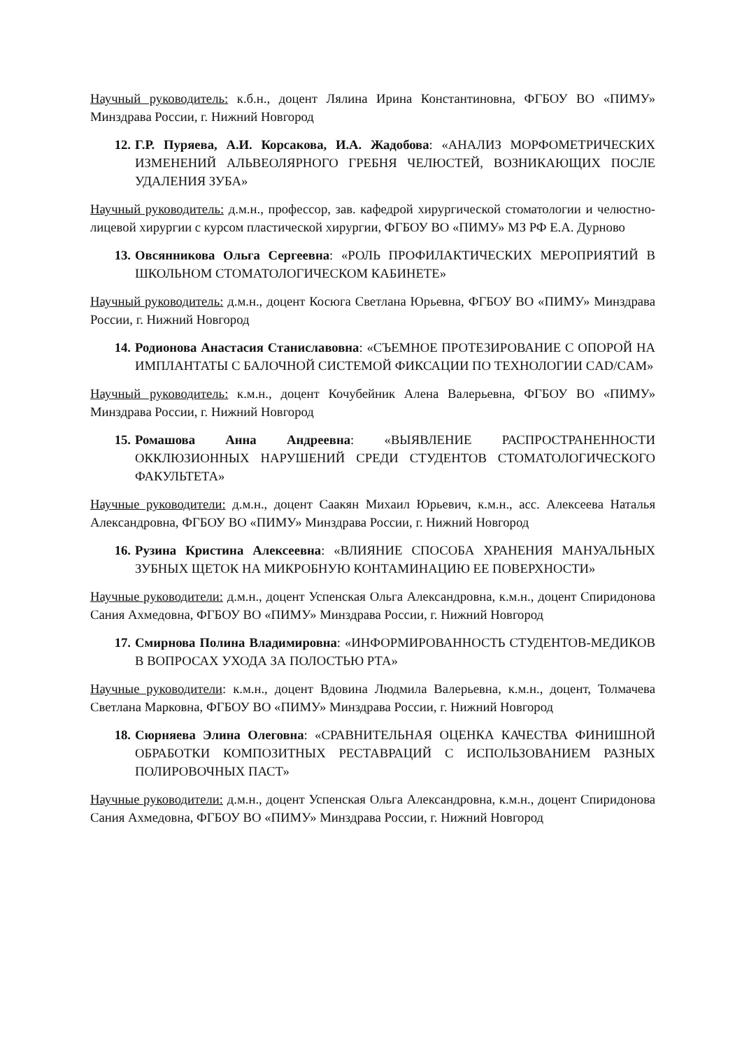Научный руководитель: к.б.н., доцент Лялина Ирина Константиновна, ФГБОУ ВО «ПИМУ» Минздрава России, г. Нижний Новгород
12. Г.Р. Пуряева, А.И. Корсакова, И.А. Жадобова: «АНАЛИЗ МОРФОМЕТРИЧЕСКИХ ИЗМЕНЕНИЙ АЛЬВЕОЛЯРНОГО ГРЕБНЯ ЧЕЛЮСТЕЙ, ВОЗНИКАЮЩИХ ПОСЛЕ УДАЛЕНИЯ ЗУБА»
Научный руководитель: д.м.н., профессор, зав. кафедрой хирургической стоматологии и челюстно-лицевой хирургии с курсом пластической хирургии, ФГБОУ ВО «ПИМУ» МЗ РФ Е.А. Дурново
13. Овсянникова Ольга Сергеевна: «РОЛЬ ПРОФИЛАКТИЧЕСКИХ МЕРОПРИЯТИЙ В ШКОЛЬНОМ СТОМАТОЛОГИЧЕСКОМ КАБИНЕТЕ»
Научный руководитель: д.м.н., доцент Косюга Светлана Юрьевна, ФГБОУ ВО «ПИМУ» Минздрава России, г. Нижний Новгород
14. Родионова Анастасия Станиславовна: «СЪЕМНОЕ ПРОТЕЗИРОВАНИЕ С ОПОРОЙ НА ИМПЛАНТАТЫ С БАЛОЧНОЙ СИСТЕМОЙ ФИКСАЦИИ ПО ТЕХНОЛОГИИ CAD/CAM»
Научный руководитель: к.м.н., доцент Кочубейник Алена Валерьевна, ФГБОУ ВО «ПИМУ» Минздрава России, г. Нижний Новгород
15. Ромашова Анна Андреевна: «ВЫЯВЛЕНИЕ РАСПРОСТРАНЕННОСТИ ОККЛЮЗИОННЫХ НАРУШЕНИЙ СРЕДИ СТУДЕНТОВ СТОМАТОЛОГИЧЕСКОГО ФАКУЛЬТЕТА»
Научные руководители: д.м.н., доцент Саакян Михаил Юрьевич, к.м.н., асс. Алексеева Наталья Александровна, ФГБОУ ВО «ПИМУ» Минздрава России, г. Нижний Новгород
16. Рузина Кристина Алексеевна: «ВЛИЯНИЕ СПОСОБА ХРАНЕНИЯ МАНУАЛЬНЫХ ЗУБНЫХ ЩЕТОК НА МИКРОБНУЮ КОНТАМИНАЦИЮ ЕЕ ПОВЕРХНОСТИ»
Научные руководители: д.м.н., доцент Успенская Ольга Александровна, к.м.н., доцент Спиридонова Сания Ахмедовна, ФГБОУ ВО «ПИМУ» Минздрава России, г. Нижний Новгород
17. Смирнова Полина Владимировна: «ИНФОРМИРОВАННОСТЬ СТУДЕНТОВ-МЕДИКОВ В ВОПРОСАХ УХОДА ЗА ПОЛОСТЬЮ РТА»
Научные руководители: к.м.н., доцент Вдовина Людмила Валерьевна, к.м.н., доцент, Толмачева Светлана Марковна, ФГБОУ ВО «ПИМУ» Минздрава России, г. Нижний Новгород
18. Сюрняева Элина Олеговна: «СРАВНИТЕЛЬНАЯ ОЦЕНКА КАЧЕСТВА ФИНИШНОЙ ОБРАБОТКИ КОМПОЗИТНЫХ РЕСТАВРАЦИЙ С ИСПОЛЬЗОВАНИЕМ РАЗНЫХ ПОЛИРОВОЧНЫХ ПАСТ»
Научные руководители: д.м.н., доцент Успенская Ольга Александровна, к.м.н., доцент Спиридонова Сания Ахмедовна, ФГБОУ ВО «ПИМУ» Минздрава России, г. Нижний Новгород